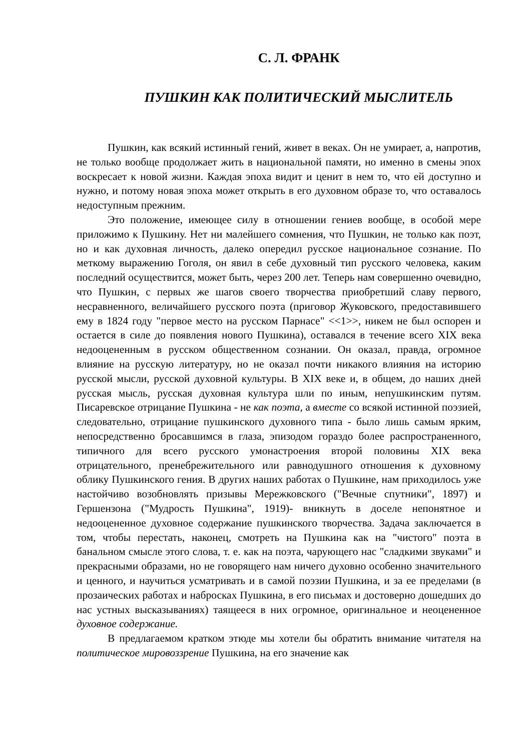С. Л. ФРАНК
ПУШКИН КАК ПОЛИТИЧЕСКИЙ МЫСЛИТЕЛЬ
Пушкин, как всякий истинный гений, живет в веках. Он не умирает, а, напротив, не только вообще продолжает жить в национальной памяти, но именно в смены эпох воскресает к новой жизни. Каждая эпоха видит и ценит в нем то, что ей доступно и нужно, и потому новая эпоха может открыть в его духовном образе то, что оставалось недоступным прежним.
Это положение, имеющее силу в отношении гениев вообще, в особой мере приложимо к Пушкину. Нет ни малейшего сомнения, что Пушкин, не только как поэт, но и как духовная личность, далеко опередил русское национальное сознание. По меткому выражению Гоголя, он явил в себе духовный тип русского человека, каким последний осуществится, может быть, через 200 лет. Теперь нам совершенно очевидно, что Пушкин, с первых же шагов своего творчества приобретший славу первого, несравненного, величайшего русского поэта (приговор Жуковского, предоставившего ему в 1824 году "первое место на русском Парнасе" <<1>>, никем не был оспорен и остается в силе до появления нового Пушкина), оставался в течение всего XIX века недооцененным в русском общественном сознании. Он оказал, правда, огромное влияние на русскую литературу, но не оказал почти никакого влияния на историю русской мысли, русской духовной культуры. В XIX веке и, в общем, до наших дней русская мысль, русская духовная культура шли по иным, непушкинским путям. Писаревское отрицание Пушкина - не как поэта, а вместе со всякой истинной поэзией, следовательно, отрицание пушкинского духовного типа - было лишь самым ярким, непосредственно бросавшимся в глаза, эпизодом гораздо более распространенного, типичного для всего русского умонастроения второй половины XIX века отрицательного, пренебрежительного или равнодушного отношения к духовному облику Пушкинского гения. В других наших работах о Пушкине, нам приходилось уже настойчиво возобновлять призывы Мережковского ("Вечные спутники", 1897) и Гершензона ("Мудрость Пушкина", 1919)- вникнуть в доселе непонятное и недооцененное духовное содержание пушкинского творчества. Задача заключается в том, чтобы перестать, наконец, смотреть на Пушкина как на "чистого" поэта в банальном смысле этого слова, т. е. как на поэта, чарующего нас "сладкими звуками" и прекрасными образами, но не говорящего нам ничего духовно особенно значительного и ценного, и научиться усматривать и в самой поэзии Пушкина, и за ее пределами (в прозаических работах и набросках Пушкина, в его письмах и достоверно дошедших до нас устных высказываниях) таящееся в них огромное, оригинальное и неоцененное духовное содержание.
В предлагаемом кратком этюде мы хотели бы обратить внимание читателя на политическое мировоззрение Пушкина, на его значение как